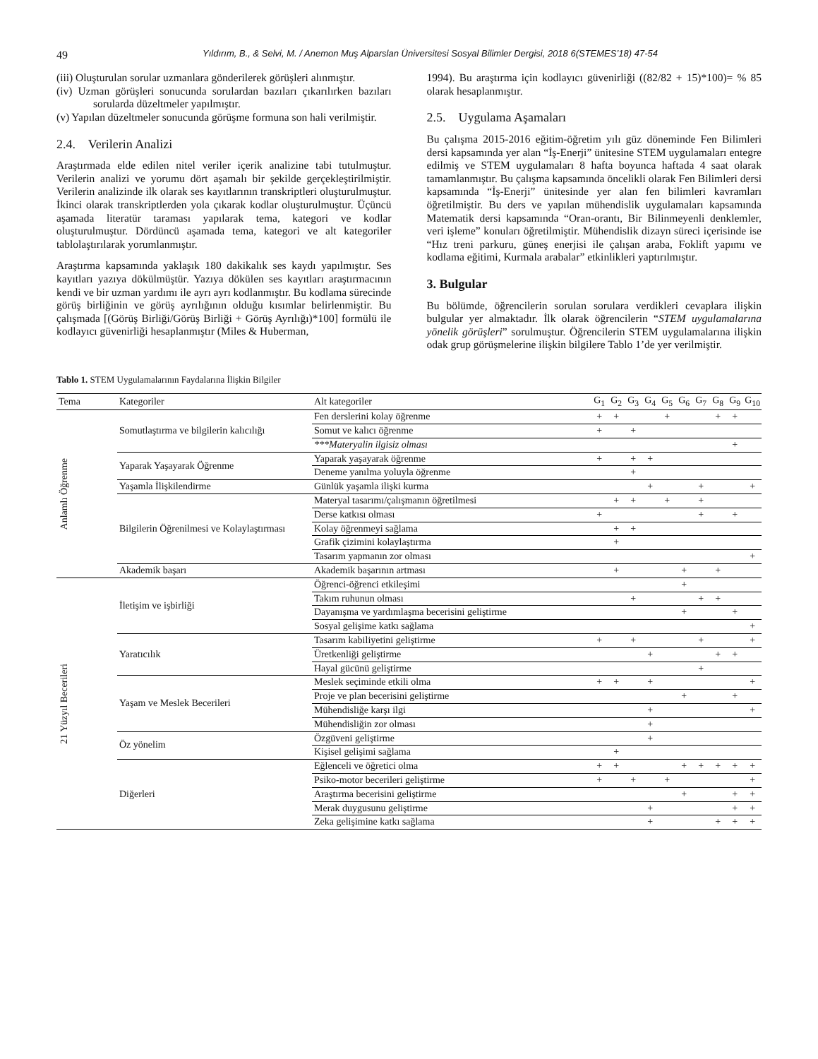49 Yıldırım, B., & Selvi, M. / Anemon Muş Alparslan Üniversitesi Sosyal Bilimler Dergisi, 2018 6(STEMES’18) 47-54
(iii) Oluşturulan sorular uzmanlara gönderilerek görüşleri alınmıştır.
(iv) Uzman görüşleri sonucunda sorulardan bazıları çıkarılırken bazıları sorularda düzeltmeler yapılmıştır.
(v) Yapılan düzeltmeler sonucunda görüşme formuna son hali verilmiştir.
2.4. Verilerin Analizi
Araştırmada elde edilen nitel veriler içerik analizine tabi tutulmuştur. Verilerin analizi ve yorumu dört aşamalı bir şekilde gerçekleştirilmiştir. Verilerin analizinde ilk olarak ses kayıtlarının transkriptleri oluşturulmuştur. İkinci olarak transkriptlerden yola çıkarak kodlar oluşturulmuştur. Üçüncü aşamada literatür taraması yapılarak tema, kategori ve kodlar oluşturulmuştur. Dördüncü aşamada tema, kategori ve alt kategoriler tablolaştırılarak yorumlanmıştır.
Araştırma kapsamında yaklaşık 180 dakikalık ses kaydı yapılmıştır. Ses kayıtları yazıya dökülmüştür. Yazıya dökülen ses kayıtları araştırmacının kendi ve bir uzman yardımı ile ayrı ayrı kodlanmıştır. Bu kodlama sürecinde görüş birliğinin ve görüş ayrılığının olduğu kısımlar belirlenmiştir. Bu çalışmada [(Görüş Birliği/Görüş Birliği + Görüş Ayrılığı)*100] formülü ile kodlayıcı güvenirliği hesaplanmıştır (Miles & Huberman,
1994). Bu araştırma için kodlayıcı güvenirliği ((82/82 + 15)*100)= % 85 olarak hesaplanmıştır.
2.5. Uygulama Aşamaları
Bu çalışma 2015-2016 eğitim-öğretim yılı güz döneminde Fen Bilimleri dersi kapsamında yer alan “İş-Enerji” ünitesine STEM uygulamaları entegre edilmiş ve STEM uygulamaları 8 hafta boyunca haftada 4 saat olarak tamamlanmıştır. Bu çalışma kapsamında öncelikli olarak Fen Bilimleri dersi kapsamında “İş-Enerji” ünitesinde yer alan fen bilimleri kavramları öğretilmiştir. Bu ders ve yapılan mühendislik uygulamaları kapsamında Matematik dersi kapsamında “Oran-orantı, Bir Bilinmeyenli denklemler, veri işleme” konuları öğretilmiştir. Mühendislik dizayn süreci içerisinde ise “Hız treni parkuru, güneş enerjisi ile çalışan araba, Foklift yapımı ve kodlama eğitimi, Kurmala arabalar” etkinlikleri yaptırılmıştır.
3. Bulgular
Bu bölümde, öğrencilerin sorulan sorulara verdikleri cevaplara ilişkin bulgular yer almaktadır. İlk olarak öğrencilerin “STEM uygulamalarına yönelik görüşleri” sorulmuştur. Öğrencilerin STEM uygulamalarına ilişkin odak grup görüşmelerine ilişkin bilgilere Tablo 1’de yer verilmiştir.
Tablo 1. STEM Uygulamalarının Faydalarına İlişkin Bilgiler
| Tema | Kategoriler | Alt kategoriler | G<sub>1</sub> | G<sub>2</sub> | G<sub>3</sub> | G<sub>4</sub> | G<sub>5</sub> | G<sub>6</sub> | G<sub>7</sub> | G<sub>8</sub> | G<sub>9</sub> | G<sub>10</sub> |
| --- | --- | --- | --- | --- | --- | --- | --- | --- | --- | --- | --- | --- |
| Anlamlı Öğrenme | Somutlaştırma ve bilgilerin kalıcılığı | Fen derslerini kolay öğrenme | + | + | | | + | | | + | + | |
| | | Somut ve kalıcı öğrenme | + | | + | | | | | | | |
| | | ***Materyalin ilgisiz olması | | | | | | | | | + | |
| | Yaparak Yaşayarak Öğrenme | Yaparak yaşayarak öğrenme | + | | + | + | | | | | | |
| | | Deneme yanılma yoluyla öğrenme | | | + | | | | | | | |
| | Yaşamla İlişkilendirme | Günlük yaşamla ilişki kurma | | | | + | | | + | | | + |
| | Bilgilerin Öğrenilmesi ve Kolaylaştırması | Materyal tasarımı/çalışmanın öğretilmesi | | + | + | | + | | + | | | |
| | | Derse katkısı olması | + | | | | | | + | | + | |
| | | Kolay öğrenmeyi sağlama | | + | + | | | | | | | |
| | | Grafik çizimini kolaylaştırma | | + | | | | | | | | |
| | | Tasarım yapmanın zor olması | | | | | | | | | | + |
| | Akademik başarı | Akademik başarının artması | | + | | | | + | | + | | |
| 21 Yüzyıl Becerileri | İletişim ve işbirliği | Öğrenci-öğrenci etkileşimi | | | | | | + | | | | |
| | | Takım ruhunun olması | | | + | | | | + | + | | |
| | | Dayanışma ve yardımlaşma becerisini geliştirme | | | | | | + | | | + | |
| | | Sosyal gelişime katkı sağlama | | | | | | | | | | + |
| | Yaratıcılık | Tasarım kabiliyetini geliştirme | + | | + | | | | + | | | + |
| | | Üretkenliği geliştirme | | | | + | | | | + | + | |
| | | Hayal gücünü geliştirme | | | | | | | + | | | |
| | Yaşam ve Meslek Becerileri | Meslek seçiminde etkili olma | + | + | | + | | | | | | + |
| | | Proje ve plan becerisini geliştirme | | | | | | + | | | + | |
| | | Mühendisliğe karşı ilgi | | | | + | | | | | | + |
| | | Mühendisliğin zor olması | | | | + | | | | | | |
| | Öz yönelim | Özgüveni geliştirme | | | | + | | | | | | |
| | | Kişisel gelişimi sağlama | | + | | | | | | | | |
| | Diğerleri | Eğlenceli ve öğretici olma | + | + | | | | + | + | + | + | + |
| | | Psiko-motor becerileri geliştirme | + | | + | | + | | | | | + |
| | | Araştırma becerisini geliştirme | | | | | | + | | | + | + |
| | | Merak duygusunu geliştirme | | | | + | | | | | + | + |
| | | Zeka gelişimine katkı sağlama | | | | + | | | | + | + | + |